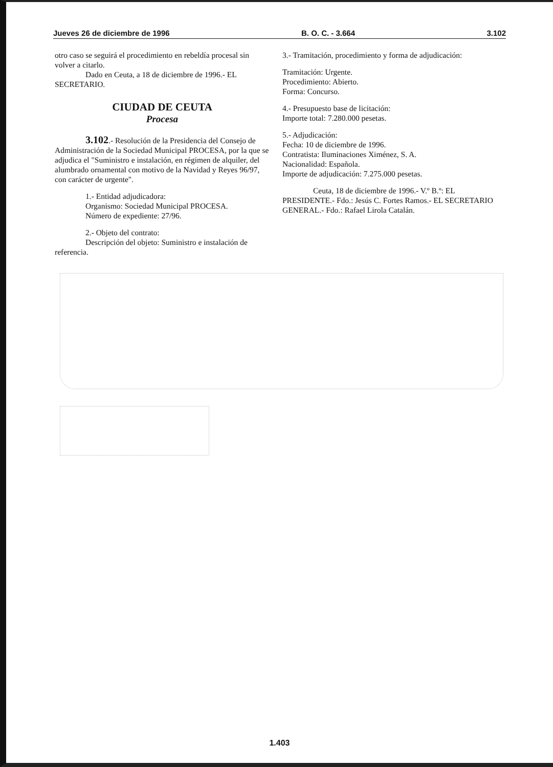Jueves 26 de diciembre de 1996 B. O. C. - 3.664 3.102
otro caso se seguirá el procedimiento en rebeldía procesal sin volver a citarlo.
Dado en Ceuta, a 18 de diciembre de 1996.- EL SECRETARIO.
CIUDAD DE CEUTA
Procesa
3.102.- Resolución de la Presidencia del Consejo de Administración de la Sociedad Municipal PROCESA, por la que se adjudica el "Suministro e instalación, en régimen de alquiler, del alumbrado ornamental con motivo de la Navidad y Reyes 96/97, con carácter de urgente".
1.- Entidad adjudicadora:
Organismo: Sociedad Municipal PROCESA.
Número de expediente: 27/96.
2.- Objeto del contrato:
Descripción del objeto: Suministro e instalación de referencia.
3.- Tramitación, procedimiento y forma de adjudicación:
Tramitación: Urgente.
Procedimiento: Abierto.
Forma: Concurso.
4.- Presupuesto base de licitación:
Importe total: 7.280.000 pesetas.
5.- Adjudicación:
Fecha: 10 de diciembre de 1996.
Contratista: Iluminaciones Ximénez, S. A.
Nacionalidad: Española.
Importe de adjudicación: 7.275.000 pesetas.
Ceuta, 18 de diciembre de 1996.- V.º B.º: EL PRESIDENTE.- Fdo.: Jesús C. Fortes Ramos.- EL SECRETARIO GENERAL.- Fdo.: Rafael Lirola Catalán.
1.403